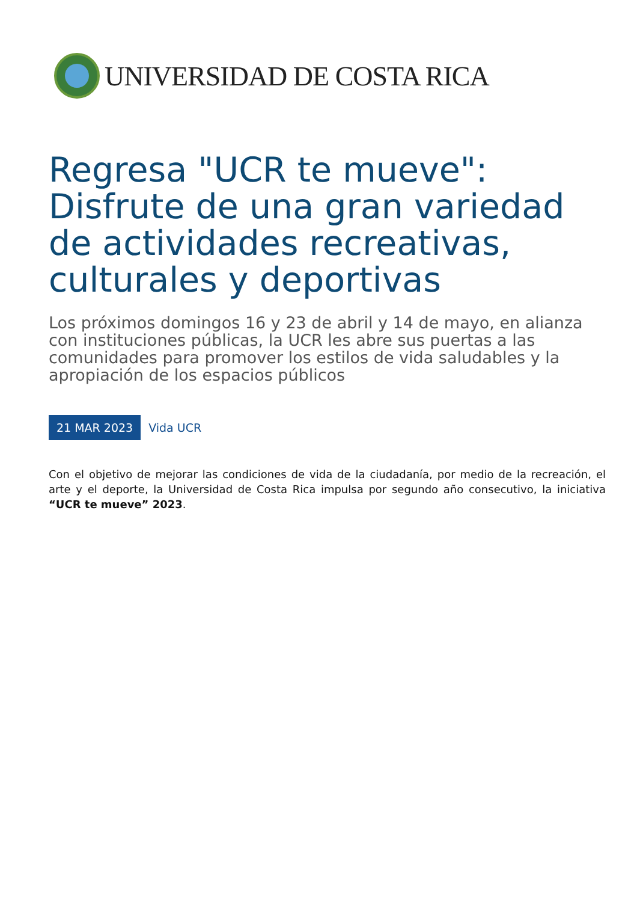UNIVERSIDAD DE COSTA RICA
Regresa "UCR te mueve": Disfrute de una gran variedad de actividades recreativas, culturales y deportivas
Los próximos domingos 16 y 23 de abril y 14 de mayo, en alianza con instituciones públicas, la UCR les abre sus puertas a las comunidades para promover los estilos de vida saludables y la apropiación de los espacios públicos
21 MAR 2023 Vida UCR
Con el objetivo de mejorar las condiciones de vida de la ciudadanía, por medio de la recreación, el arte y el deporte, la Universidad de Costa Rica impulsa por segundo año consecutivo, la iniciativa “UCR te mueve” 2023.